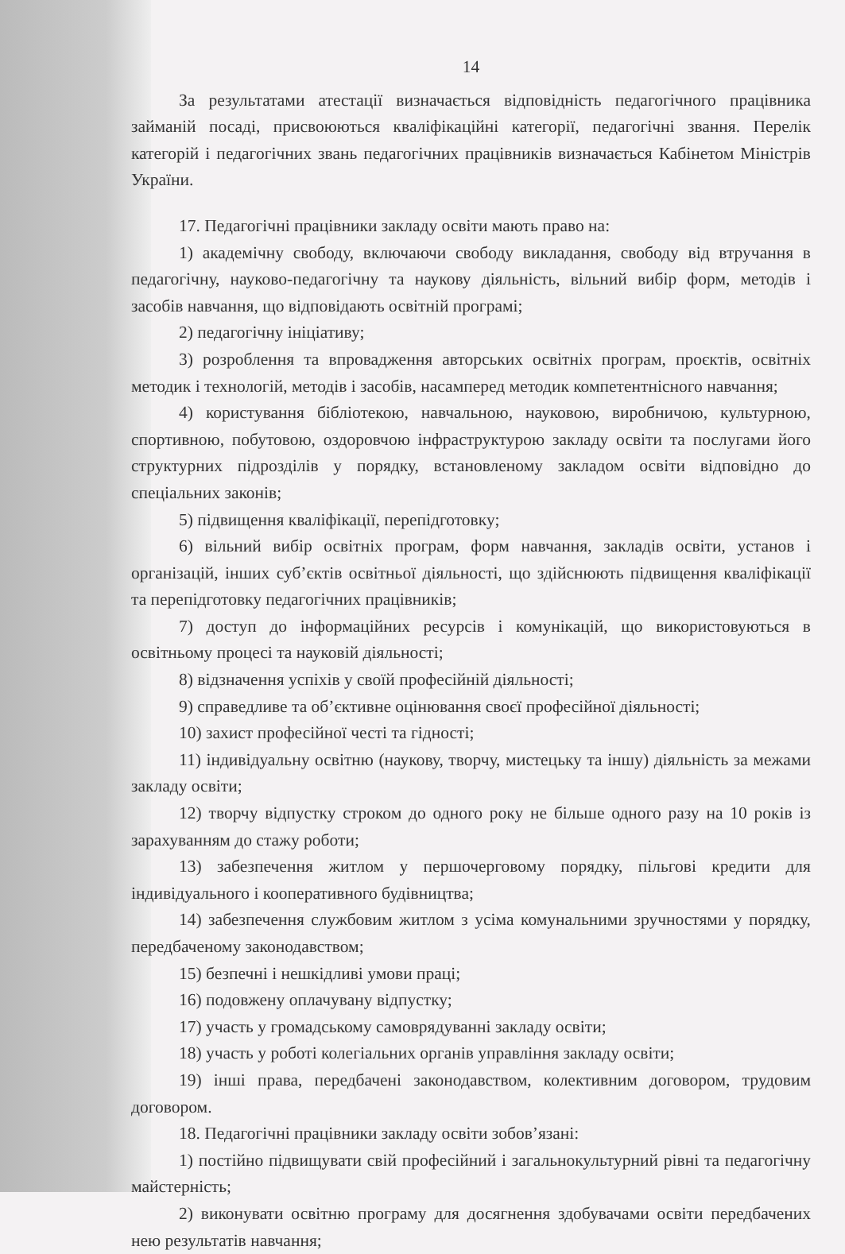14
За результатами атестації визначається відповідність педагогічного працівника займаній посаді, присвоюються кваліфікаційні категорії, педагогічні звання. Перелік категорій і педагогічних звань педагогічних працівників визначається Кабінетом Міністрів України.
17. Педагогічні працівники закладу освіти мають право на:
1) академічну свободу, включаючи свободу викладання, свободу від втручання в педагогічну, науково-педагогічну та наукову діяльність, вільний вибір форм, методів і засобів навчання, що відповідають освітній програмі;
2) педагогічну ініціативу;
3) розроблення та впровадження авторських освітніх програм, проєктів, освітніх методик і технологій, методів і засобів, насамперед методик компетентнісного навчання;
4) користування бібліотекою, навчальною, науковою, виробничою, культурною, спортивною, побутовою, оздоровчою інфраструктурою закладу освіти та послугами його структурних підрозділів у порядку, встановленому закладом освіти відповідно до спеціальних законів;
5) підвищення кваліфікації, перепідготовку;
6) вільний вибір освітніх програм, форм навчання, закладів освіти, установ і організацій, інших суб’єктів освітньої діяльності, що здійснюють підвищення кваліфікації та перепідготовку педагогічних працівників;
7) доступ до інформаційних ресурсів і комунікацій, що використовуються в освітньому процесі та науковій діяльності;
8) відзначення успіхів у своїй професійній діяльності;
9) справедливе та об’єктивне оцінювання своєї професійної діяльності;
10) захист професійної честі та гідності;
11) індивідуальну освітню (наукову, творчу, мистецьку та іншу) діяльність за межами закладу освіти;
12) творчу відпустку строком до одного року не більше одного разу на 10 років із зарахуванням до стажу роботи;
13) забезпечення житлом у першочерговому порядку, пільгові кредити для індивідуального і кооперативного будівництва;
14) забезпечення службовим житлом з усіма комунальними зручностями у порядку, передбаченому законодавством;
15) безпечні і нешкідливі умови праці;
16) подовжену оплачувану відпустку;
17) участь у громадському самоврядуванні закладу освіти;
18) участь у роботі колегіальних органів управління закладу освіти;
19) інші права, передбачені законодавством, колективним договором, трудовим договором.
18. Педагогічні працівники закладу освіти зобов’язані:
1) постійно підвищувати свій професійний і загальнокультурний рівні та педагогічну майстерність;
2) виконувати освітню програму для досягнення здобувачами освіти передбачених нею результатів навчання;